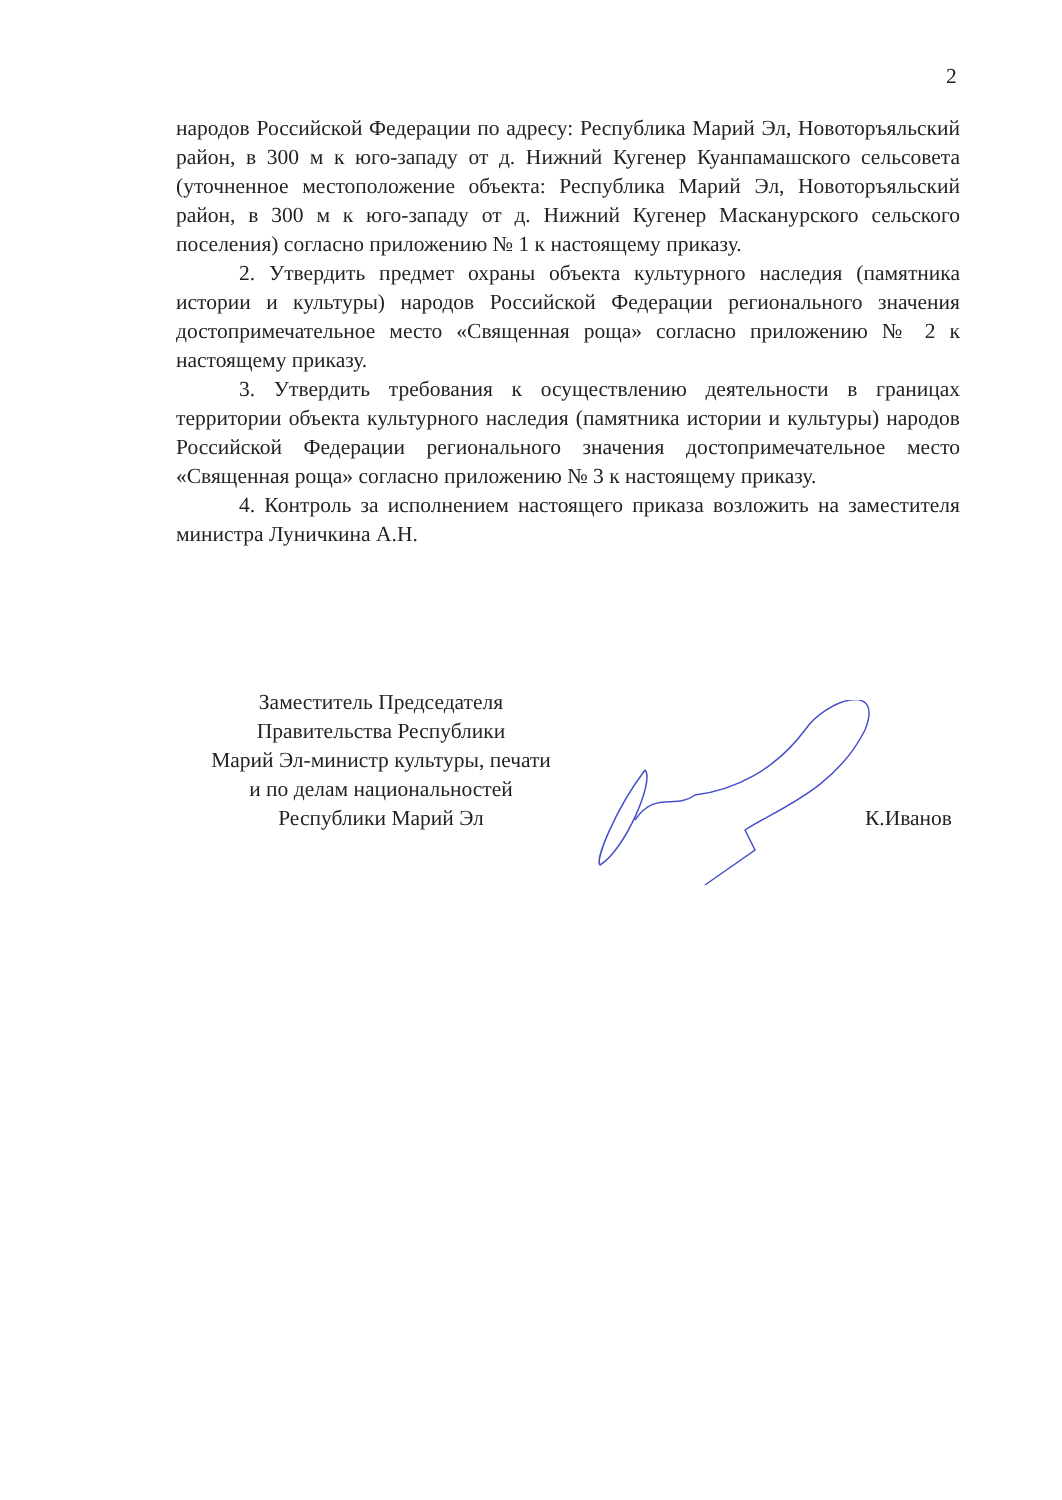2
народов Российской Федерации по адресу: Республика Марий Эл, Новоторъяльский район, в 300 м к юго-западу от д. Нижний Кугенер Куанпамашского сельсовета (уточненное местоположение объекта: Республика Марий Эл, Новоторъяльский район, в 300 м к юго-западу от д. Нижний Кугенер Масканурского сельского поселения) согласно приложению № 1 к настоящему приказу.
2. Утвердить предмет охраны объекта культурного наследия (памятника истории и культуры) народов Российской Федерации регионального значения достопримечательное место «Священная роща» согласно приложению № 2 к настоящему приказу.
3. Утвердить требования к осуществлению деятельности в границах территории объекта культурного наследия (памятника истории и культуры) народов Российской Федерации регионального значения достопримечательное место «Священная роща» согласно приложению № 3 к настоящему приказу.
4. Контроль за исполнением настоящего приказа возложить на заместителя министра Луничкина А.Н.
Заместитель Председателя
Правительства Республики
Марий Эл-министр культуры, печати
и по делам национальностей
Республики Марий Эл
К.Иванов